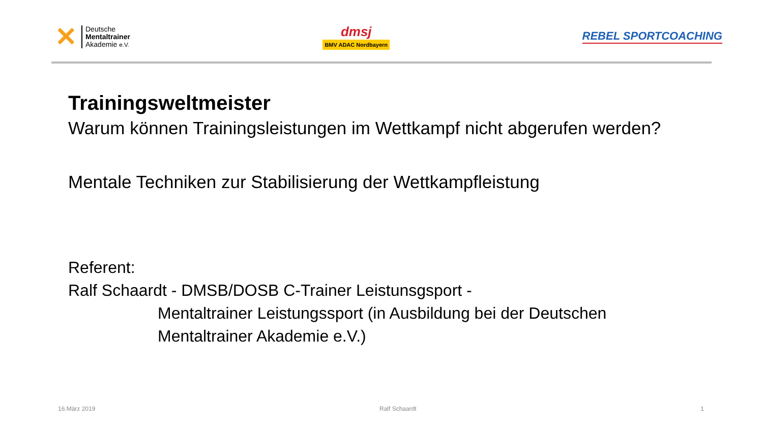✕
Deutsche
Mentaltrainer
Akademie e.V.
dmsj
BMV ADAC Nordbayern
REBEL SPORTCOACHING
Trainingsweltmeister
Warum können Trainingsleistungen im Wettkampf nicht abgerufen werden?
Mentale Techniken zur Stabilisierung der Wettkampfleistung
Referent:
Ralf Schaardt - DMSB/DOSB C-Trainer Leistunsgsport -
Mentaltrainer Leistungssport (in Ausbildung bei der Deutschen Mentaltrainer Akademie e.V.)
16.März 2019 Ralf Schaardt 1